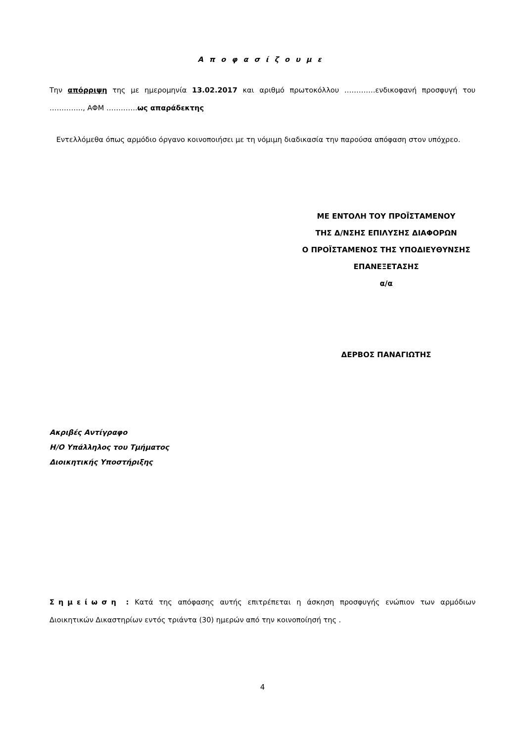Αποφασίζουμε
Την απόρριψη της με ημερομηνία 13.02.2017 και αριθμό πρωτοκόλλου ………….ενδικοφανή προσφυγή του ………….., ΑΦΜ ………….ως απαράδεκτης
Εντελλόμεθα όπως αρμόδιο όργανο κοινοποιήσει με τη νόμιμη διαδικασία την παρούσα απόφαση στον υπόχρεο.
ΜΕ ΕΝΤΟΛΗ ΤΟΥ ΠΡΟΪΣΤΑΜΕΝΟΥ
ΤΗΣ Δ/ΝΣΗΣ ΕΠΙΛΥΣΗΣ ΔΙΑΦΟΡΩΝ
Ο ΠΡΟΪΣΤΑΜΕΝΟΣ ΤΗΣ ΥΠΟΔΙΕΥΘΥΝΣΗΣ
ΕΠΑΝΕΞΕΤΑΣΗΣ
α/α
ΔΕΡΒΟΣ ΠΑΝΑΓΙΩΤΗΣ
Ακριβές Αντίγραφο
Η/Ο Υπάλληλος του Τμήματος
Διοικητικής Υποστήριξης
Σημείωση : Κατά της απόφασης αυτής επιτρέπεται η άσκηση προσφυγής ενώπιον των αρμόδιων Διοικητικών Δικαστηρίων εντός τριάντα (30) ημερών από την κοινοποίησή της .
4